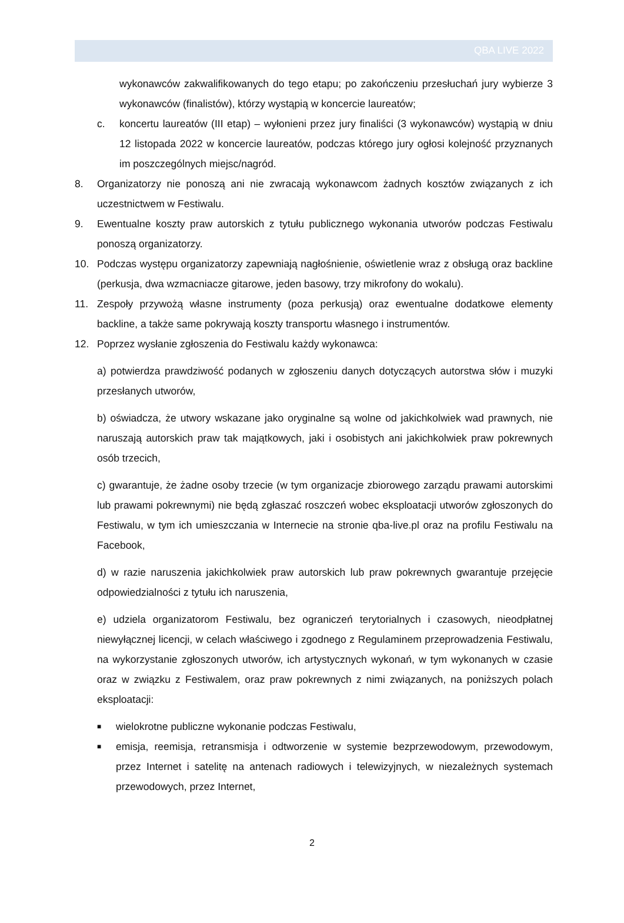QBA LIVE 2022
wykonawców zakwalifikowanych do tego etapu; po zakończeniu przesłuchań jury wybierze 3 wykonawców (finalistów), którzy wystąpią w koncercie laureatów;
c. koncertu laureatów (III etap) – wyłonieni przez jury finaliści (3 wykonawców) wystąpią w dniu 12 listopada 2022 w koncercie laureatów, podczas którego jury ogłosi kolejność przyznanych im poszczególnych miejsc/nagród.
8. Organizatorzy nie ponoszą ani nie zwracają wykonawcom żadnych kosztów związanych z ich uczestnictwem w Festiwalu.
9. Ewentualne koszty praw autorskich z tytułu publicznego wykonania utworów podczas Festiwalu ponoszą organizatorzy.
10. Podczas występu organizatorzy zapewniają nagłośnienie, oświetlenie wraz z obsługą oraz backline (perkusja, dwa wzmacniacze gitarowe, jeden basowy, trzy mikrofony do wokalu).
11. Zespoły przywożą własne instrumenty (poza perkusją) oraz ewentualne dodatkowe elementy backline, a także same pokrywają koszty transportu własnego i instrumentów.
12. Poprzez wysłanie zgłoszenia do Festiwalu każdy wykonawca:
a) potwierdza prawdziwość podanych w zgłoszeniu danych dotyczących autorstwa słów i muzyki przesłanych utworów,
b) oświadcza, że utwory wskazane jako oryginalne są wolne od jakichkolwiek wad prawnych, nie naruszają autorskich praw tak majątkowych, jaki i osobistych ani jakichkolwiek praw pokrewnych osób trzecich,
c) gwarantuje, że żadne osoby trzecie (w tym organizacje zbiorowego zarządu prawami autorskimi lub prawami pokrewnymi) nie będą zgłaszać roszczeń wobec eksploatacji utworów zgłoszonych do Festiwalu, w tym ich umieszczania w Internecie na stronie qba-live.pl oraz na profilu Festiwalu na Facebook,
d) w razie naruszenia jakichkolwiek praw autorskich lub praw pokrewnych gwarantuje przejęcie odpowiedzialności z tytułu ich naruszenia,
e) udziela organizatorom Festiwalu, bez ograniczeń terytorialnych i czasowych, nieodpłatnej niewyłącznej licencji, w celach właściwego i zgodnego z Regulaminem przeprowadzenia Festiwalu, na wykorzystanie zgłoszonych utworów, ich artystycznych wykonań, w tym wykonanych w czasie oraz w związku z Festiwalem, oraz praw pokrewnych z nimi związanych, na poniższych polach eksploatacji:
■
wielokrotne publiczne wykonanie podczas Festiwalu,
■
emisja, reemisja, retransmisja i odtworzenie w systemie bezprzewodowym, przewodowym, przez Internet i satelitę na antenach radiowych i telewizyjnych, w niezależnych systemach przewodowych, przez Internet,
2